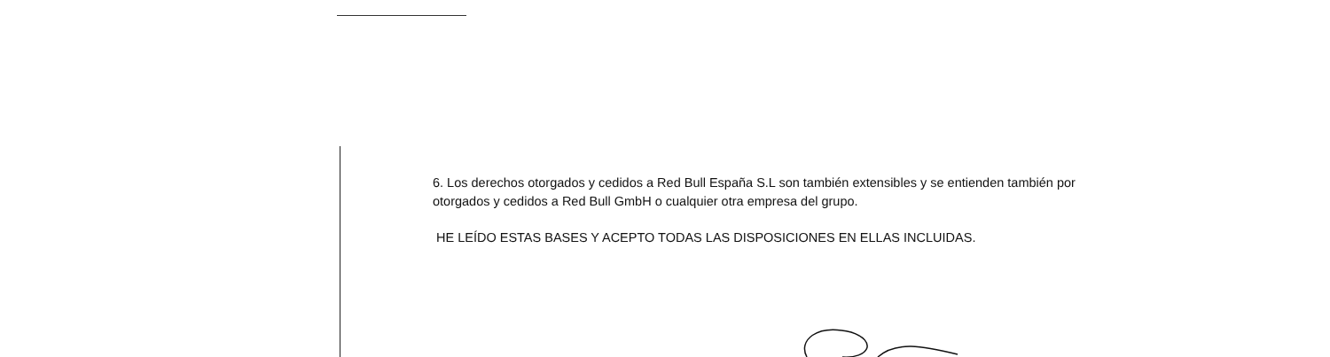6. Los derechos otorgados y cedidos a Red Bull España S.L son también extensibles y se entienden también por otorgados y cedidos a Red Bull GmbH o cualquier otra empresa del grupo.
HE LEÍDO ESTAS BASES Y ACEPTO TODAS LAS DISPOSICIONES EN ELLAS INCLUIDAS.